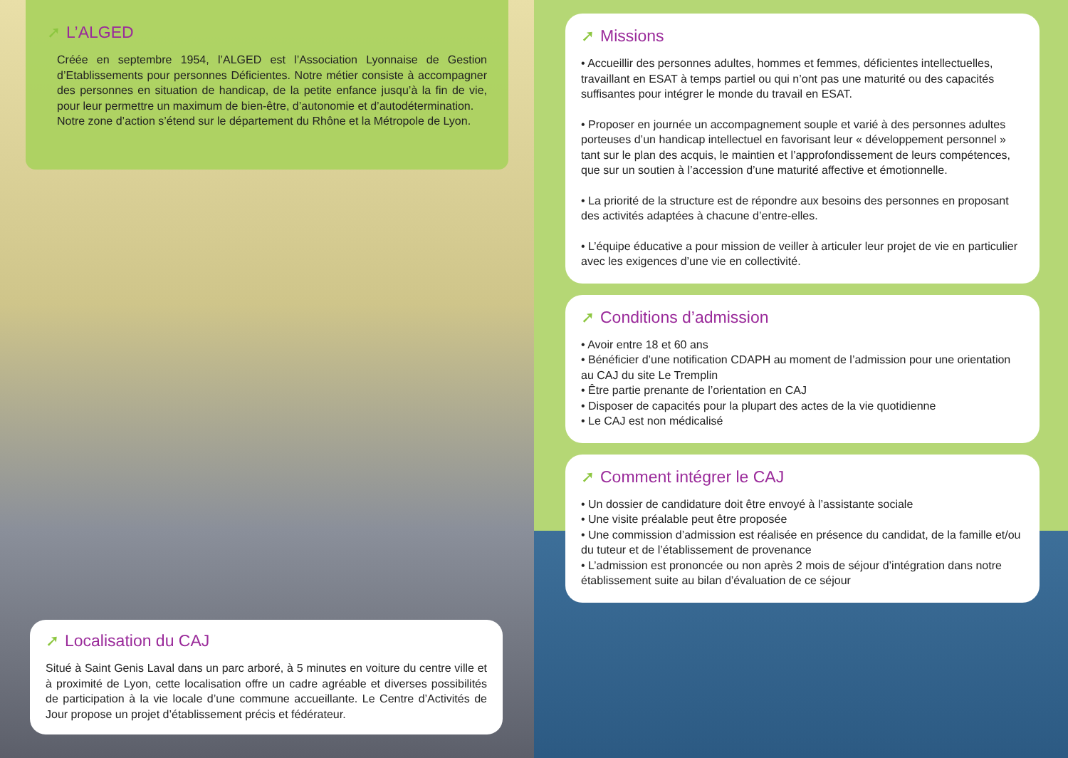➚ L’ALGED
Créée en septembre 1954, l’ALGED est l’Association Lyonnaise de Gestion d’Etablissements pour personnes Déficientes. Notre métier consiste à accompagner des personnes en situation de handicap, de la petite enfance jusqu’à la fin de vie, pour leur permettre un maximum de bien-être, d’autonomie et d’autodétermination.
Notre zone d’action s’étend sur le département du Rhône et la Métropole de Lyon.
➚ Localisation du CAJ
Situé à Saint Genis Laval dans un parc arboré, à 5 minutes en voiture du centre ville et à proximité de Lyon, cette localisation offre un cadre agréable et diverses possibilités de participation à la vie locale d’une commune accueillante. Le Centre d’Activités de Jour propose un projet d’établissement précis et fédérateur.
➚ Missions
• Accueillir des personnes adultes, hommes et femmes, déficientes intellectuelles, travaillant en ESAT à temps partiel ou qui n’ont pas une maturité ou des capacités suffisantes pour intégrer le monde du travail en ESAT.
• Proposer en journée un accompagnement souple et varié à des personnes adultes porteuses d’un handicap intellectuel en favorisant leur « développement personnel » tant sur le plan des acquis, le maintien et l’approfondissement de leurs compétences, que sur un soutien à l’accession d’une maturité affective et émotionnelle.
• La priorité de la structure est de répondre aux besoins des personnes en proposant des activités adaptées à chacune d’entre-elles.
• L’équipe éducative a pour mission de veiller à articuler leur projet de vie en particulier avec les exigences d’une vie en collectivité.
➚ Conditions d’admission
• Avoir entre 18 et 60 ans
• Bénéficier d’une notification CDAPH au moment de l’admission pour une orientation au CAJ du site Le Tremplin
• Être partie prenante de l’orientation en CAJ
• Disposer de capacités pour la plupart des actes de la vie quotidienne
• Le CAJ est non médicalisé
➚ Comment intégrer le CAJ
• Un dossier de candidature doit être envoyé à l’assistante sociale
• Une visite préalable peut être proposée
• Une commission d’admission est réalisée en présence du candidat, de la famille et/ou du tuteur et de l’établissement de provenance
• L’admission est prononcée ou non après 2 mois de séjour d’intégration dans notre établissement suite au bilan d’évaluation de ce séjour